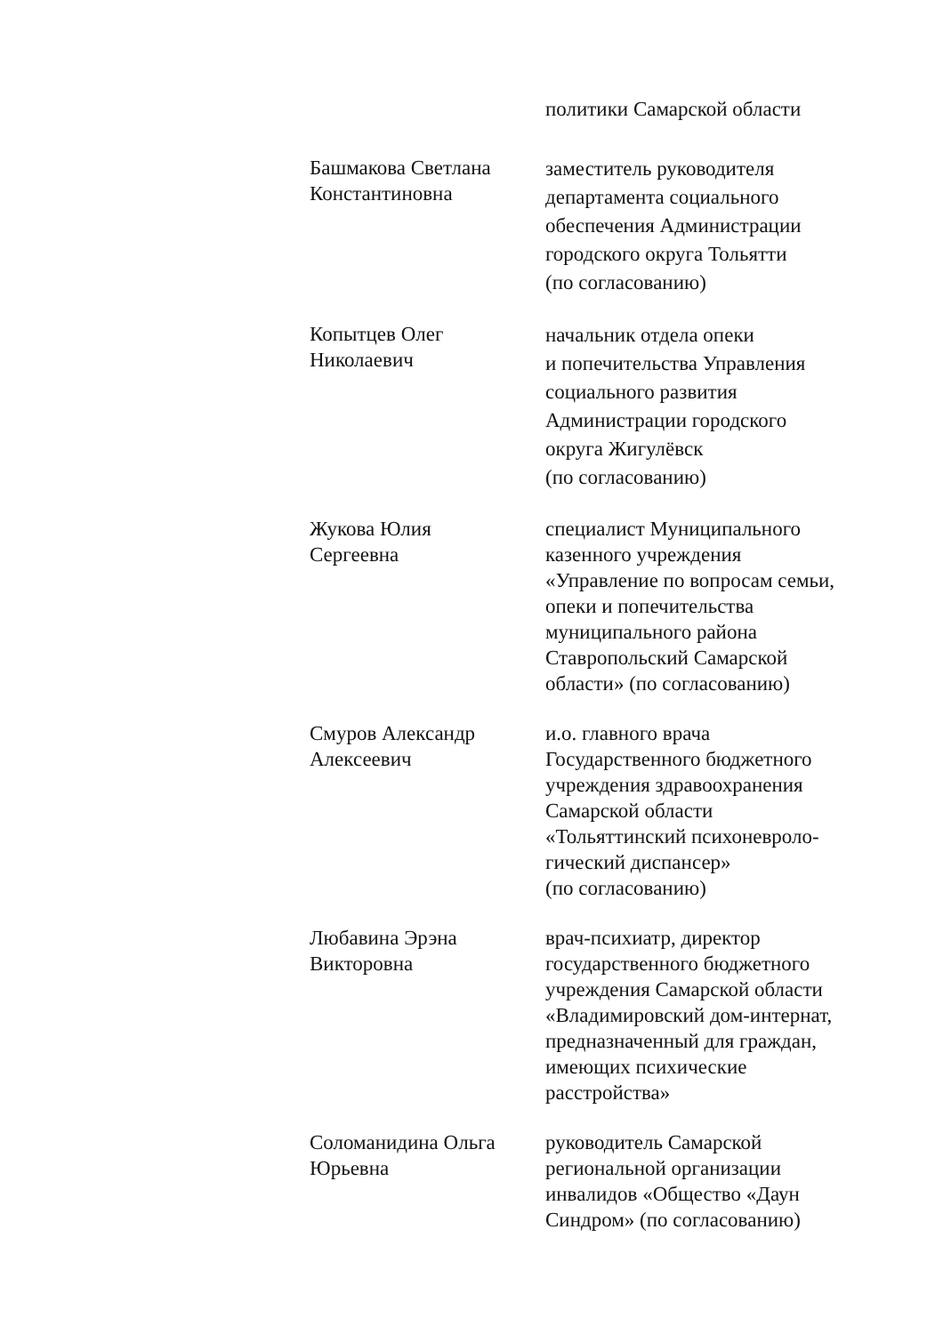политики Самарской области
Башмакова Светлана
Константиновна
заместитель руководителя
департамента социального
обеспечения Администрации
городского округа Тольятти
(по согласованию)
Копытцев Олег
Николаевич
начальник отдела опеки
и попечительства Управления
социального развития
Администрации городского
округа Жигулёвск
(по согласованию)
Жукова Юлия
Сергеевна
специалист Муниципального
казенного учреждения
«Управление по вопросам семьи,
опеки и попечительства
муниципального района
Ставропольский Самарской
области» (по согласованию)
Смуров Александр
Алексеевич
и.о. главного врача
Государственного бюджетного
учреждения здравоохранения
Самарской области
«Тольяттинский психоневроло-
гический диспансер»
(по согласованию)
Любавина Эрэна
Викторовна
врач-психиатр, директор
государственного бюджетного
учреждения Самарской области
«Владимировский дом-интернат,
предназначенный для граждан,
имеющих психические
расстройства»
Соломанидина Ольга
Юрьевна
руководитель Самарской
региональной организации
инвалидов «Общество «Даун
Синдром» (по согласованию)